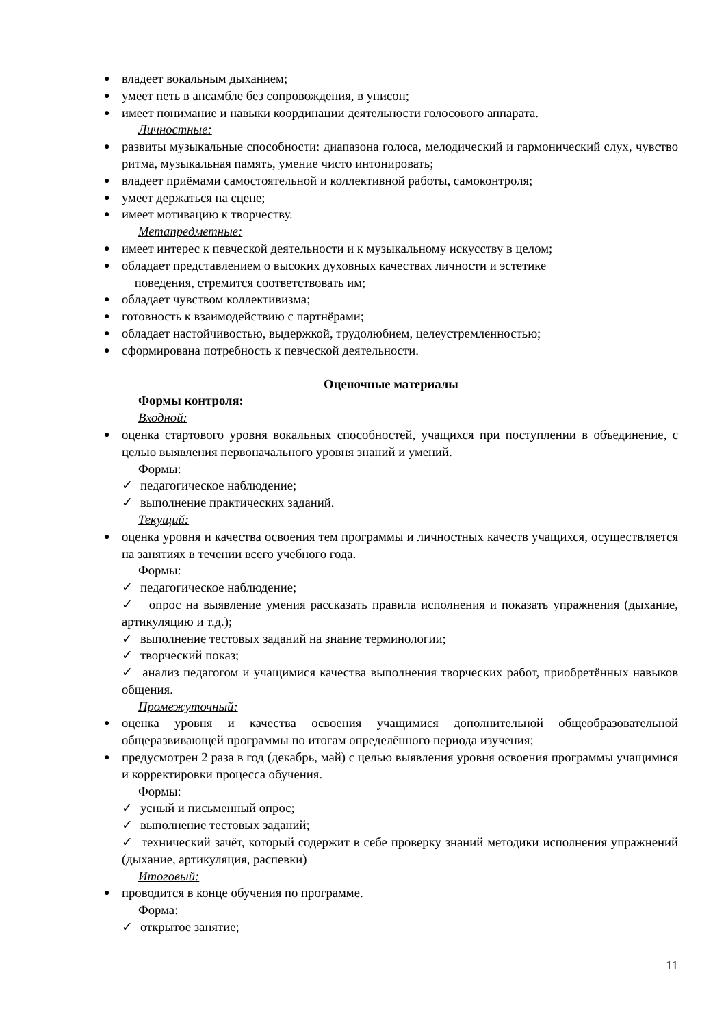● владеет вокальным дыханием;
● умеет петь в ансамбле без сопровождения, в унисон;
● имеет понимание и навыки координации деятельности голосового аппарата.
Личностные:
● развиты музыкальные способности: диапазона голоса, мелодический и гармонический слух, чувство ритма, музыкальная память, умение чисто интонировать;
● владеет приёмами самостоятельной и коллективной работы, самоконтроля;
● умеет держаться на сцене;
● имеет мотивацию к творчеству.
Метапредметные:
● имеет интерес к певческой деятельности и к музыкальному искусству в целом;
● обладает представлением о высоких духовных качествах личности и эстетике
поведения, стремится соответствовать им;
● обладает чувством коллективизма;
● готовность к взаимодействию с партнёрами;
● обладает настойчивостью, выдержкой, трудолюбием, целеустремленностью;
● сформирована потребность к певческой деятельности.
Оценочные материалы
Формы контроля:
Входной:
● оценка стартового уровня вокальных способностей, учащихся при поступлении в объединение, с целью выявления первоначального уровня знаний и умений.
Формы:
✓ педагогическое наблюдение;
✓ выполнение практических заданий.
Текущий:
● оценка уровня и качества освоения тем программы и личностных качеств учащихся, осуществляется на занятиях в течении всего учебного года.
Формы:
✓ педагогическое наблюдение;
✓ опрос на выявление умения рассказать правила исполнения и показать упражнения (дыхание, артикуляцию и т.д.);
✓ выполнение тестовых заданий на знание терминологии;
✓ творческий показ;
✓ анализ педагогом и учащимися качества выполнения творческих работ, приобретённых навыков общения.
Промежуточный:
● оценка уровня и качества освоения учащимися дополнительной общеобразовательной общеразвивающей программы по итогам определённого периода изучения;
● предусмотрен 2 раза в год (декабрь, май) с целью выявления уровня освоения программы учащимися и корректировки процесса обучения.
Формы:
✓ усный и письменный опрос;
✓ выполнение тестовых заданий;
✓ технический зачёт, который содержит в себе проверку знаний методики исполнения упражнений (дыхание, артикуляция, распевки)
Итоговый:
● проводится в конце обучения по программе.
Форма:
✓ открытое занятие;
11